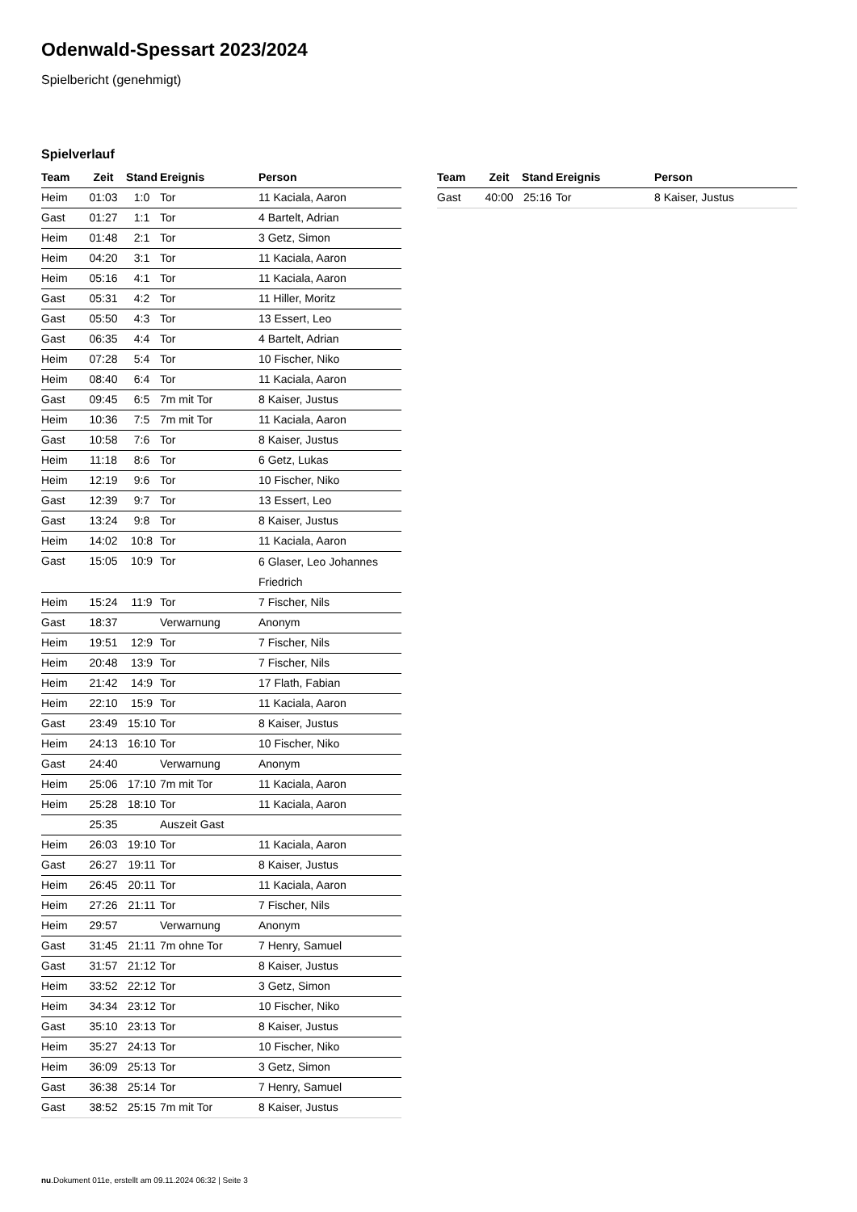Odenwald-Spessart 2023/2024
Spielbericht (genehmigt)
Spielverlauf
| Team | Zeit | Stand | Ereignis | Person |
| --- | --- | --- | --- | --- |
| Heim | 01:03 | 1:0 | Tor | 11 Kaciala, Aaron |
| Gast | 01:27 | 1:1 | Tor | 4 Bartelt, Adrian |
| Heim | 01:48 | 2:1 | Tor | 3 Getz, Simon |
| Heim | 04:20 | 3:1 | Tor | 11 Kaciala, Aaron |
| Heim | 05:16 | 4:1 | Tor | 11 Kaciala, Aaron |
| Gast | 05:31 | 4:2 | Tor | 11 Hiller, Moritz |
| Gast | 05:50 | 4:3 | Tor | 13 Essert, Leo |
| Gast | 06:35 | 4:4 | Tor | 4 Bartelt, Adrian |
| Heim | 07:28 | 5:4 | Tor | 10 Fischer, Niko |
| Heim | 08:40 | 6:4 | Tor | 11 Kaciala, Aaron |
| Gast | 09:45 | 6:5 | 7m mit Tor | 8 Kaiser, Justus |
| Heim | 10:36 | 7:5 | 7m mit Tor | 11 Kaciala, Aaron |
| Gast | 10:58 | 7:6 | Tor | 8 Kaiser, Justus |
| Heim | 11:18 | 8:6 | Tor | 6 Getz, Lukas |
| Heim | 12:19 | 9:6 | Tor | 10 Fischer, Niko |
| Gast | 12:39 | 9:7 | Tor | 13 Essert, Leo |
| Gast | 13:24 | 9:8 | Tor | 8 Kaiser, Justus |
| Heim | 14:02 | 10:8 | Tor | 11 Kaciala, Aaron |
| Gast | 15:05 | 10:9 | Tor | 6 Glaser, Leo Johannes Friedrich |
| Heim | 15:24 | 11:9 | Tor | 7 Fischer, Nils |
| Gast | 18:37 | | Verwarnung | Anonym |
| Heim | 19:51 | 12:9 | Tor | 7 Fischer, Nils |
| Heim | 20:48 | 13:9 | Tor | 7 Fischer, Nils |
| Heim | 21:42 | 14:9 | Tor | 17 Flath, Fabian |
| Heim | 22:10 | 15:9 | Tor | 11 Kaciala, Aaron |
| Gast | 23:49 | 15:10 | Tor | 8 Kaiser, Justus |
| Heim | 24:13 | 16:10 | Tor | 10 Fischer, Niko |
| Gast | 24:40 | | Verwarnung | Anonym |
| Heim | 25:06 | 17:10 | 7m mit Tor | 11 Kaciala, Aaron |
| Heim | 25:28 | 18:10 | Tor | 11 Kaciala, Aaron |
| | 25:35 | | Auszeit Gast | |
| Heim | 26:03 | 19:10 | Tor | 11 Kaciala, Aaron |
| Gast | 26:27 | 19:11 | Tor | 8 Kaiser, Justus |
| Heim | 26:45 | 20:11 | Tor | 11 Kaciala, Aaron |
| Heim | 27:26 | 21:11 | Tor | 7 Fischer, Nils |
| Heim | 29:57 | | Verwarnung | Anonym |
| Gast | 31:45 | 21:11 | 7m ohne Tor | 7 Henry, Samuel |
| Gast | 31:57 | 21:12 | Tor | 8 Kaiser, Justus |
| Heim | 33:52 | 22:12 | Tor | 3 Getz, Simon |
| Heim | 34:34 | 23:12 | Tor | 10 Fischer, Niko |
| Gast | 35:10 | 23:13 | Tor | 8 Kaiser, Justus |
| Heim | 35:27 | 24:13 | Tor | 10 Fischer, Niko |
| Heim | 36:09 | 25:13 | Tor | 3 Getz, Simon |
| Gast | 36:38 | 25:14 | Tor | 7 Henry, Samuel |
| Gast | 38:52 | 25:15 | 7m mit Tor | 8 Kaiser, Justus |
| Team | Zeit | Stand | Ereignis | Person |
| --- | --- | --- | --- | --- |
| Gast | 40:00 | 25:16 | Tor | 8 Kaiser, Justus |
nu.Dokument 011e, erstellt am 09.11.2024 06:32 | Seite 3